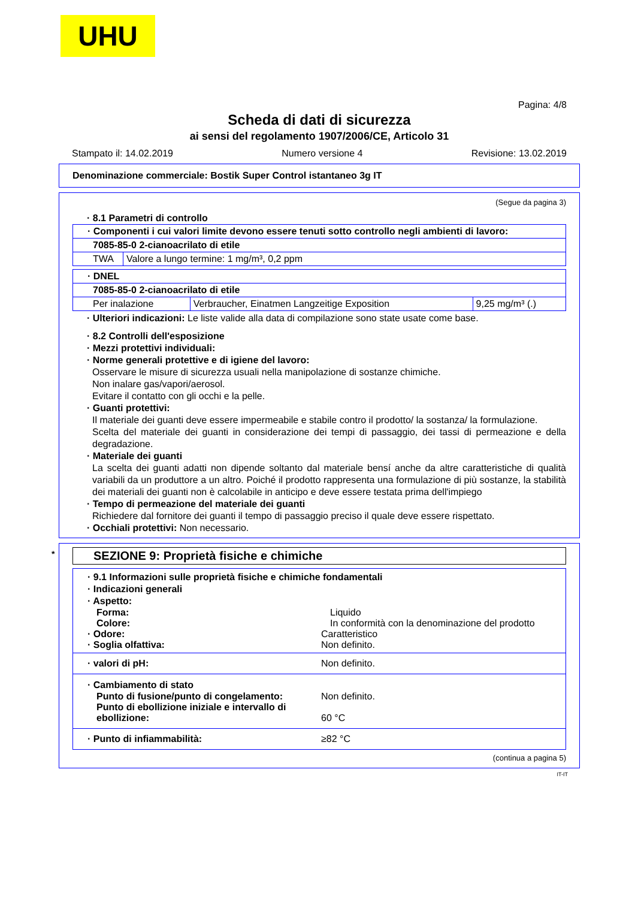UHU
Pagina: 4/8
Scheda di dati di sicurezza
ai sensi del regolamento 1907/2006/CE, Articolo 31
Stampato il: 14.02.2019 Numero versione 4 Revisione: 13.02.2019
Denominazione commerciale: Bostik Super Control istantaneo 3g IT
(Segue da pagina 3)
· 8.1 Parametri di controllo
| · Componenti i cui valori limite devono essere tenuti sotto controllo negli ambienti di lavoro: | |
| 7085-85-0 2-cianoacrilato di etile | |
| TWA | Valore a lungo termine: 1 mg/m³, 0,2 ppm |
| · DNEL | | |
| 7085-85-0 2-cianoacrilato di etile | | |
| Per inalazione | Verbraucher, Einatmen Langzeitige Exposition | 9,25 mg/m³ (.) |
· Ulteriori indicazioni: Le liste valide alla data di compilazione sono state usate come base.
· 8.2 Controlli dell'esposizione
· Mezzi protettivi individuali:
· Norme generali protettive e di igiene del lavoro:
Osservare le misure di sicurezza usuali nella manipolazione di sostanze chimiche.
Non inalare gas/vapori/aerosol.
Evitare il contatto con gli occhi e la pelle.
· Guanti protettivi:
Il materiale dei guanti deve essere impermeabile e stabile contro il prodotto/ la sostanza/ la formulazione.
Scelta del materiale dei guanti in considerazione dei tempi di passaggio, dei tassi di permeazione e della degradazione.
· Materiale dei guanti
La scelta dei guanti adatti non dipende soltanto dal materiale bensí anche da altre caratteristiche di qualità variabili da un produttore a un altro. Poiché il prodotto rappresenta una formulazione di più sostanze, la stabilità dei materiali dei guanti non è calcolabile in anticipo e deve essere testata prima dell'impiego
· Tempo di permeazione del materiale dei guanti
Richiedere dal fornitore dei guanti il tempo di passaggio preciso il quale deve essere rispettato.
· Occhiali protettivi: Non necessario.
* SEZIONE 9: Proprietà fisiche e chimiche
· 9.1 Informazioni sulle proprietà fisiche e chimiche fondamentali
· Indicazioni generali
· Aspetto:
Forma: Liquido
Colore: In conformità con la denominazione del prodotto
· Odore: Caratteristico
· Soglia olfattiva: Non definito.
· valori di pH: Non definito.
· Cambiamento di stato
Punto di fusione/punto di congelamento: Non definito.
Punto di ebollizione iniziale e intervallo di ebollizione:
60 °C
· Punto di infiammabilità: ≥82 °C
(continua a pagina 5)
IT-IT